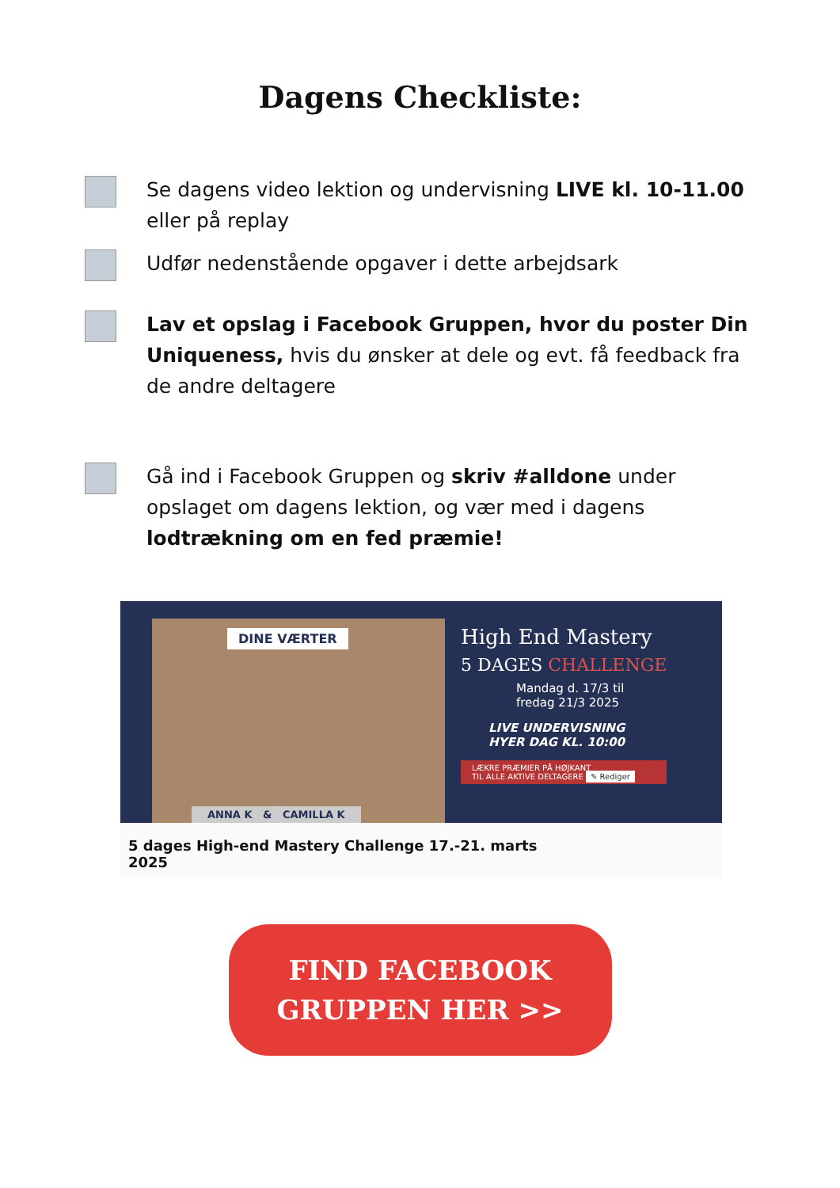Dagens Checkliste:
Se dagens video lektion og undervisning LIVE kl. 10-11.00 eller på replay
Udfør nedenstående opgaver i dette arbejdsark
Lav et opslag i Facebook Gruppen, hvor du poster Din Uniqueness, hvis du ønsker at dele og evt. få feedback fra de andre deltagere
Gå ind i Facebook Gruppen og skriv #alldone under opslaget om dagens lektion, og vær med i dagens lodtrækning om en fed præmie!
DINE VÆRTER
ANNA K & CAMILLA K
High End Mastery
5 DAGES CHALLENGE
Mandag d. 17/3 til
fredag 21/3 2025
LIVE UNDERVISNING
HYER DAG KL. 10:00
LÆKRE PRÆMIER PÅ HØJKANT
TIL ALLE AKTIVE DELTAGERE ✎ Rediger
5 dages High-end Mastery Challenge 17.-21. marts
2025
FIND FACEBOOK
GRUPPEN HER >>